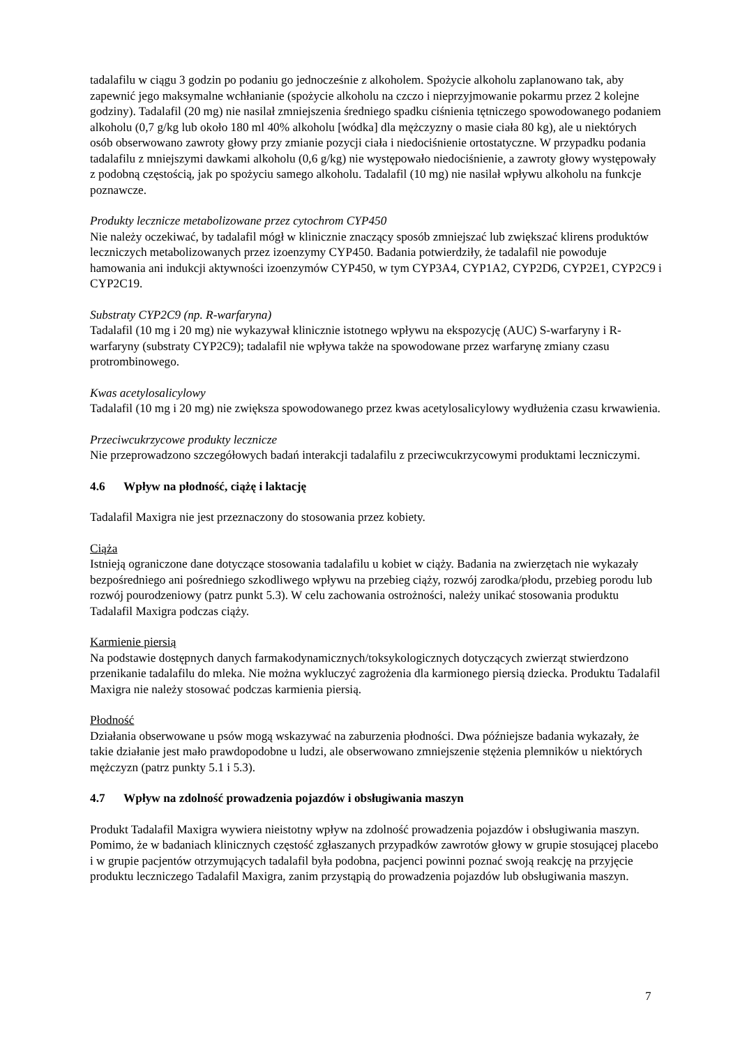tadalafilu w ciągu 3 godzin po podaniu go jednocześnie z alkoholem. Spożycie alkoholu zaplanowano tak, aby zapewnić jego maksymalne wchłanianie (spożycie alkoholu na czczo i nieprzyjmowanie pokarmu przez 2 kolejne godziny). Tadalafil (20 mg) nie nasilał zmniejszenia średniego spadku ciśnienia tętniczego spowodowanego podaniem alkoholu (0,7 g/kg lub około 180 ml 40% alkoholu [wódka] dla mężczyzny o masie ciała 80 kg), ale u niektórych osób obserwowano zawroty głowy przy zmianie pozycji ciała i niedociśnienie ortostatyczne. W przypadku podania tadalafilu z mniejszymi dawkami alkoholu (0,6 g/kg) nie występowało niedociśnienie, a zawroty głowy występowały z podobną częstością, jak po spożyciu samego alkoholu. Tadalafil (10 mg) nie nasilał wpływu alkoholu na funkcje poznawcze.
Produkty lecznicze metabolizowane przez cytochrom CYP450
Nie należy oczekiwać, by tadalafil mógł w klinicznie znaczący sposób zmniejszać lub zwiększać klirens produktów leczniczych metabolizowanych przez izoenzymy CYP450. Badania potwierdziły, że tadalafil nie powoduje hamowania ani indukcji aktywności izoenzymów CYP450, w tym CYP3A4, CYP1A2, CYP2D6, CYP2E1, CYP2C9 i CYP2C19.
Substraty CYP2C9 (np. R-warfaryna)
Tadalafil (10 mg i 20 mg) nie wykazywał klinicznie istotnego wpływu na ekspozycję (AUC) S-warfaryny i R-warfaryny (substraty CYP2C9); tadalafil nie wpływa także na spowodowane przez warfarynę zmiany czasu protrombinowego.
Kwas acetylosalicylowy
Tadalafil (10 mg i 20 mg) nie zwiększa spowodowanego przez kwas acetylosalicylowy wydłużenia czasu krwawienia.
Przeciwcukrzycowe produkty lecznicze
Nie przeprowadzono szczegółowych badań interakcji tadalafilu z przeciwcukrzycowymi produktami leczniczymi.
4.6 Wpływ na płodność, ciążę i laktację
Tadalafil Maxigra nie jest przeznaczony do stosowania przez kobiety.
Ciąża
Istnieją ograniczone dane dotyczące stosowania tadalafilu u kobiet w ciąży. Badania na zwierzętach nie wykazały bezpośredniego ani pośredniego szkodliwego wpływu na przebieg ciąży, rozwój zarodka/płodu, przebieg porodu lub rozwój pourodzeniowy (patrz punkt 5.3). W celu zachowania ostrożności, należy unikać stosowania produktu Tadalafil Maxigra podczas ciąży.
Karmienie piersią
Na podstawie dostępnych danych farmakodynamicznych/toksykologicznych dotyczących zwierząt stwierdzono przenikanie tadalafilu do mleka. Nie można wykluczyć zagrożenia dla karmionego piersią dziecka. Produktu Tadalafil Maxigra nie należy stosować podczas karmienia piersią.
Płodność
Działania obserwowane u psów mogą wskazywać na zaburzenia płodności. Dwa późniejsze badania wykazały, że takie działanie jest mało prawdopodobne u ludzi, ale obserwowano zmniejszenie stężenia plemników u niektórych mężczyzn (patrz punkty 5.1 i 5.3).
4.7 Wpływ na zdolność prowadzenia pojazdów i obsługiwania maszyn
Produkt Tadalafil Maxigra wywiera nieistotny wpływ na zdolność prowadzenia pojazdów i obsługiwania maszyn. Pomimo, że w badaniach klinicznych częstość zgłaszanych przypadków zawrotów głowy w grupie stosującej placebo i w grupie pacjentów otrzymujących tadalafil była podobna, pacjenci powinni poznać swoją reakcję na przyjęcie produktu leczniczego Tadalafil Maxigra, zanim przystąpią do prowadzenia pojazdów lub obsługiwania maszyn.
7